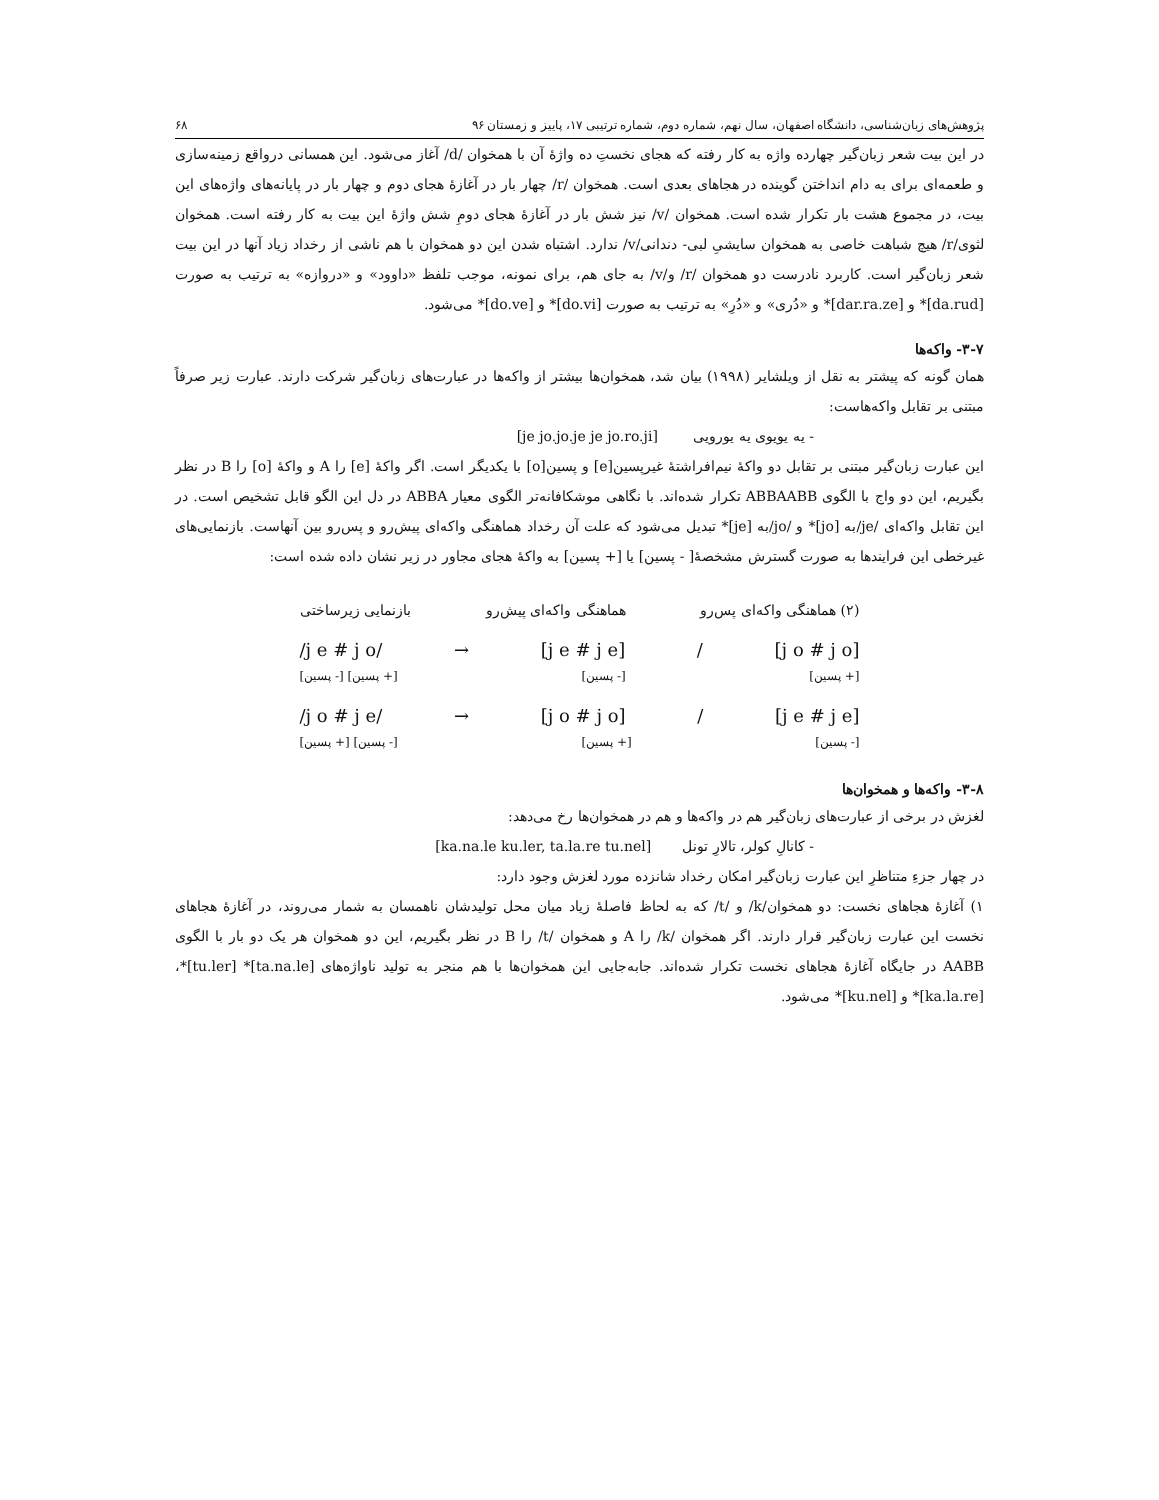پژوهش‌های زبان‌شناسی، دانشگاه اصفهان، سال نهم، شماره دوم، شماره ترتیبی ۱۷، پاییز و زمستان ۹۶ ۶۸
در این بیت شعر زبان‌گیر چهارده واژه به کار رفته که هجای نخستِ ده واژهٔ آن با همخوان /d/ آغاز می‌شود. این همسانی درواقع زمینه‌سازی و طعمه‌ای برای به دام انداختن گوینده در هجاهای بعدی است. همخوان /r/ چهار بار در آغازهٔ هجای دوم و چهار بار در پایانه‌های واژه‌های این بیت، در مجموع هشت بار تکرار شده است. همخوان /v/ نیز شش بار در آغازهٔ هجای دومِ شش واژهٔ این بیت به کار رفته است. همخوان لثوی/r/ هیچ شباهت خاصی به همخوان سایشیِ لبی- دندانی/v/ ندارد. اشتباه شدن این دو همخوان با هم ناشی از رخداد زیاد آنها در این بیت شعر زبان‌گیر است. کاربرد نادرست دو همخوان /r/ و/v/ به جای هم، برای نمونه، موجب تلفظ «داوود» و «دروازه» به ترتیب به صورت [da.rud]* و [dar.ra.ze]* و «دُری» و «دُرِ» به ترتیب به صورت [do.vi]* و [do.ve]* می‌شود.
۳-۷- واکه‌ها
همان گونه که پیشتر به نقل از ویلشایر (۱۹۹۸) بیان شد، همخوان‌ها بیشتر از واکه‌ها در عبارت‌های زبان‌گیر شرکت دارند. عبارت زیر صرفاً مبتنی بر تقابل واکه‌هاست:
- یه یویوی یه یورویی [je jo.jo.je je jo.ro.ji]
این عبارت زبان‌گیر مبتنی بر تقابل دو واکهٔ نیم‌افراشتهٔ غیرپسین[e] و پسین[o] با یکدیگر است. اگر واکهٔ [e] را A و واکهٔ [o] را B در نظر بگیریم، این دو واج با الگوی ABBAABB تکرار شده‌اند. با نگاهی موشکافانه‌تر الگوی معیار ABBA در دل این الگو قابل تشخیص است. در این تقابل واکه‌ای /je/به [jo]* و /jo/به [je]* تبدیل می‌شود که علت آن رخداد هماهنگی واکه‌ای پیش‌رو و پس‌رو بین آنهاست. بازنمایی‌های غیرخطی این فرایندها به صورت گسترش مشخصهٔ[ - پسین] یا [+ پسین] به واکهٔ هجای مجاور در زیر نشان داده شده است:
(۲) هماهنگی واکه‌ای پس‌رو هماهنگی واکه‌ای پیش‌رو بازنمایی زیرساختی
/j e # j o/ → [j e # j e] / [j o # j o]
[+ پسین] [- پسین] [+ پسین] [- پسین]
/j o # j e/ → [j o # j o] / [j e # j e]
[- پسین] [+ پسین] [- پسین] [+ پسین]
۳-۸- واکه‌ها و همخوان‌ها
لغزش در برخی از عبارت‌های زبان‌گیر هم در واکه‌ها و هم در همخوان‌ها رخ می‌دهد:
- کانالِ کولر، تالارِ تونل [ka.na.le ku.ler, ta.la.re tu.nel]
در چهار جزءِ متناظرِ این عبارت زبان‌گیر امکان رخداد شانزده مورد لغزش وجود دارد:
۱) آغازهٔ هجاهای نخست: دو همخوان/k/ و /t/ که به لحاظ فاصلهٔ زیاد میان محل تولیدشان ناهمسان به شمار می‌روند، در آغازهٔ هجاهای نخست این عبارت زبان‌گیر قرار دارند. اگر همخوان /k/ را A و همخوان /t/ را B در نظر بگیریم، این دو همخوان هر یک دو بار با الگوی AABB در جایگاه آغازهٔ هجاهای نخست تکرار شده‌اند. جابه‌جایی این همخوان‌ها با هم منجر به تولید ناواژه‌های [ta.na.le]* [tu.ler]*،[ka.la.re]* و [ku.nel]* می‌شود.